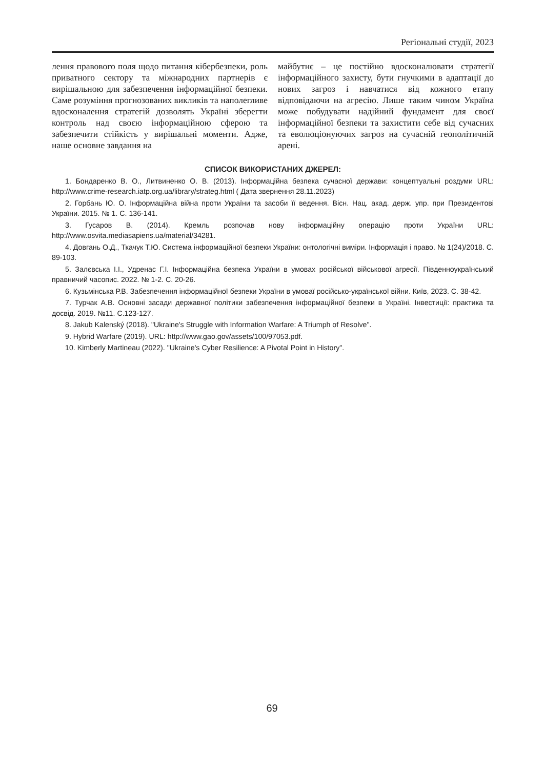Регіональні студії, 2023
лення правового поля щодо питання кібербезпеки, роль приватного сектору та міжнародних партнерів є вирішальною для забезпечення інформаційної безпеки. Саме розуміння прогнозованих викликів та наполегливе вдосконалення стратегій дозволять Україні зберегти контроль над своєю інформаційною сферою та забезпечити стійкість у вирішальні моменти. Адже, наше основне завдання на
майбутнє – це постійно вдосконалювати стратегії інформаційного захисту, бути гнучкими в адаптації до нових загроз і навчатися від кожного етапу відповідаючи на агресію. Лише таким чином Україна може побудувати надійний фундамент для своєї інформаційної безпеки та захистити себе від сучасних та еволюціонуючих загроз на сучасній геополітичній арені.
СПИСОК ВИКОРИСТАНИХ ДЖЕРЕЛ:
1. Бондаренко В. О., Литвиненко О. В. (2013). Інформаційна безпека сучасної держави: концептуальні роздуми URL: http://www.crime-research.iatp.org.ua/library/strateg.html ( Дата звернення 28.11.2023)
2. Горбань Ю. О. Інформаційна війна проти України та засоби її ведення. Вісн. Нац. акад. держ. упр. при Президентові України. 2015. № 1. С. 136-141.
3. Гусаров В. (2014). Кремль розпочав нову інформаційну операцію проти України URL: http://www.osvita.mediasapiens.ua/material/34281.
4. Довгань О.Д., Ткачук Т.Ю. Система інформаційної безпеки України: онтологічні виміри. Інформація і право. № 1(24)/2018. С. 89-103.
5. Залєвська І.І., Удренас Г.І. Інформаційна безпека України в умовах російської військової агресії. Південноукраїнський правничий часопис. 2022. № 1-2. С. 20-26.
6. Кузьмінська Р.В. Забезпечення інформаційної безпеки України в умоваї російсько-української війни. Київ, 2023. С. 38-42.
7. Турчак А.В. Основні засади державної політики забезпечення інформаційної безпеки в Україні. Інвестиції: практика та досвід. 2019. №11. С.123-127.
8. Jakub Kalenský (2018). "Ukraine's Struggle with Information Warfare: A Triumph of Resolve".
9. Hybrid Warfare (2019). URL: http://www.gao.gov/assets/100/97053.pdf.
10. Kimberly Martineau (2022). "Ukraine's Cyber Resilience: A Pivotal Point in History".
69